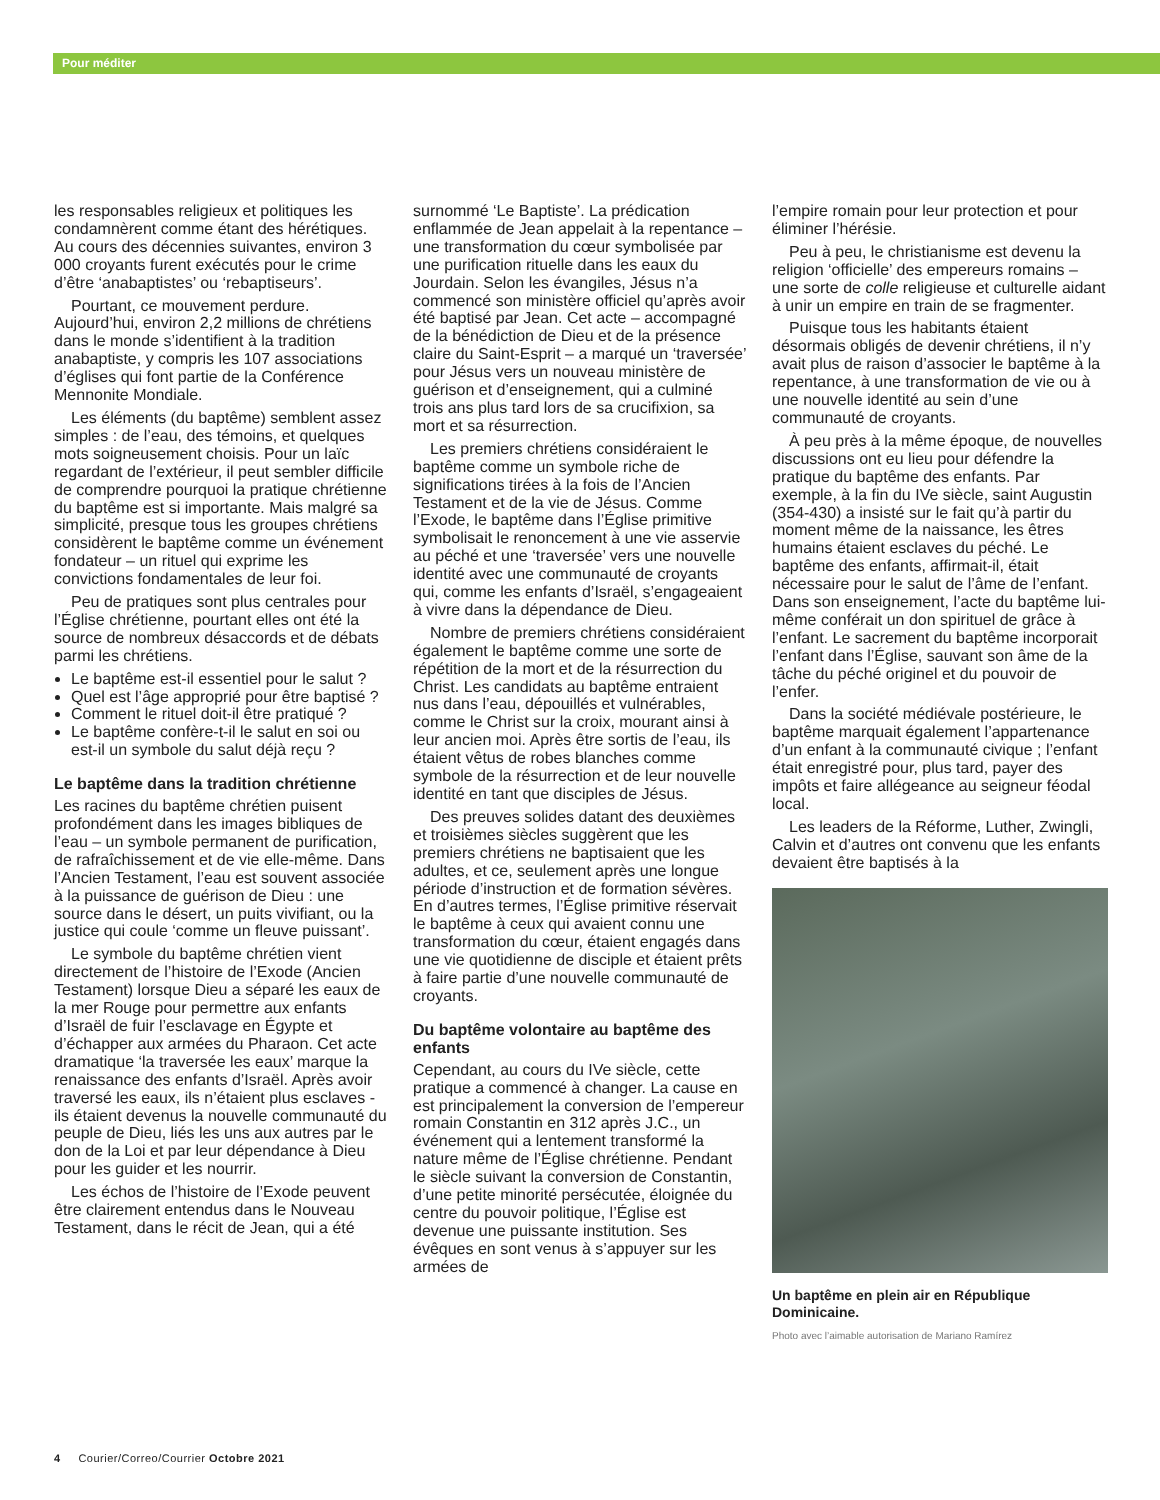Pour méditer
les responsables religieux et politiques les condamnèrent comme étant des hérétiques. Au cours des décennies suivantes, environ 3 000 croyants furent exécutés pour le crime d’être ‘anabaptistes’ ou ‘rebaptiseurs’.
Pourtant, ce mouvement perdure. Aujourd’hui, environ 2,2 millions de chrétiens dans le monde s’identifient à la tradition anabaptiste, y compris les 107 associations d’églises qui font partie de la Conférence Mennonite Mondiale.
Les éléments (du baptême) semblent assez simples : de l’eau, des témoins, et quelques mots soigneusement choisis. Pour un laïc regardant de l’extérieur, il peut sembler difficile de comprendre pourquoi la pratique chrétienne du baptême est si importante. Mais malgré sa simplicité, presque tous les groupes chrétiens considèrent le baptême comme un événement fondateur – un rituel qui exprime les convictions fondamentales de leur foi.
Peu de pratiques sont plus centrales pour l’Église chrétienne, pourtant elles ont été la source de nombreux désaccords et de débats parmi les chrétiens.
Le baptême est-il essentiel pour le salut ?
Quel est l’âge approprié pour être baptisé ?
Comment le rituel doit-il être pratiqué ?
Le baptême confère-t-il le salut en soi ou est-il un symbole du salut déjà reçu ?
Le baptême dans la tradition chrétienne
Les racines du baptême chrétien puisent profondément dans les images bibliques de l’eau – un symbole permanent de purification, de rafraîchissement et de vie elle-même. Dans l’Ancien Testament, l’eau est souvent associée à la puissance de guérison de Dieu : une source dans le désert, un puits vivifiant, ou la justice qui coule ‘comme un fleuve puissant’.
Le symbole du baptême chrétien vient directement de l’histoire de l’Exode (Ancien Testament) lorsque Dieu a séparé les eaux de la mer Rouge pour permettre aux enfants d’Israël de fuir l’esclavage en Égypte et d’échapper aux armées du Pharaon. Cet acte dramatique ‘la traversée les eaux’ marque la renaissance des enfants d’Israël. Après avoir traversé les eaux, ils n’étaient plus esclaves - ils étaient devenus la nouvelle communauté du peuple de Dieu, liés les uns aux autres par le don de la Loi et par leur dépendance à Dieu pour les guider et les nourrir.
Les échos de l’histoire de l’Exode peuvent être clairement entendus dans le Nouveau Testament, dans le récit de Jean, qui a été
surnommé ‘Le Baptiste’. La prédication enflammée de Jean appelait à la repentance – une transformation du cœur symbolisée par une purification rituelle dans les eaux du Jourdain. Selon les évangiles, Jésus n’a commencé son ministère officiel qu’après avoir été baptisé par Jean. Cet acte – accompagné de la bénédiction de Dieu et de la présence claire du Saint-Esprit – a marqué un ‘traversée’ pour Jésus vers un nouveau ministère de guérison et d’enseignement, qui a culminé trois ans plus tard lors de sa crucifixion, sa mort et sa résurrection.
Les premiers chrétiens considéraient le baptême comme un symbole riche de significations tirées à la fois de l’Ancien Testament et de la vie de Jésus. Comme l’Exode, le baptême dans l’Église primitive symbolisait le renoncement à une vie asservie au péché et une ‘traversée’ vers une nouvelle identité avec une communauté de croyants qui, comme les enfants d’Israël, s’engageaient à vivre dans la dépendance de Dieu.
Nombre de premiers chrétiens considéraient également le baptême comme une sorte de répétition de la mort et de la résurrection du Christ. Les candidats au baptême entraient nus dans l’eau, dépouillés et vulnérables, comme le Christ sur la croix, mourant ainsi à leur ancien moi. Après être sortis de l’eau, ils étaient vêtus de robes blanches comme symbole de la résurrection et de leur nouvelle identité en tant que disciples de Jésus.
Des preuves solides datant des deuxièmes et troisièmes siècles suggèrent que les premiers chrétiens ne baptisaient que les adultes, et ce, seulement après une longue période d’instruction et de formation sévères. En d’autres termes, l’Église primitive réservait le baptême à ceux qui avaient connu une transformation du cœur, étaient engagés dans une vie quotidienne de disciple et étaient prêts à faire partie d’une nouvelle communauté de croyants.
Du baptême volontaire au baptême des enfants
Cependant, au cours du IVe siècle, cette pratique a commencé à changer. La cause en est principalement la conversion de l’empereur romain Constantin en 312 après J.C., un événement qui a lentement transformé la nature même de l’Église chrétienne. Pendant le siècle suivant la conversion de Constantin, d’une petite minorité persécutée, éloignée du centre du pouvoir politique, l’Église est devenue une puissante institution. Ses évêques en sont venus à s’appuyer sur les armées de
l’empire romain pour leur protection et pour éliminer l’hérésie.
Peu à peu, le christianisme est devenu la religion ‘officielle’ des empereurs romains – une sorte de colle religieuse et culturelle aidant à unir un empire en train de se fragmenter.
Puisque tous les habitants étaient désormais obligés de devenir chrétiens, il n’y avait plus de raison d’associer le baptême à la repentance, à une transformation de vie ou à une nouvelle identité au sein d’une communauté de croyants.
À peu près à la même époque, de nouvelles discussions ont eu lieu pour défendre la pratique du baptême des enfants. Par exemple, à la fin du IVe siècle, saint Augustin (354-430) a insisté sur le fait qu’à partir du moment même de la naissance, les êtres humains étaient esclaves du péché. Le baptême des enfants, affirmait-il, était nécessaire pour le salut de l’âme de l’enfant. Dans son enseignement, l’acte du baptême lui-même conférait un don spirituel de grâce à l’enfant. Le sacrement du baptême incorporait l’enfant dans l’Église, sauvant son âme de la tâche du péché originel et du pouvoir de l’enfer.
Dans la société médiévale postérieure, le baptême marquait également l’appartenance d’un enfant à la communauté civique ; l’enfant était enregistré pour, plus tard, payer des impôts et faire allégeance au seigneur féodal local.
Les leaders de la Réforme, Luther, Zwingli, Calvin et d’autres ont convenu que les enfants devaient être baptisés à la
Un baptême en plein air en République Dominicaine.
Photo avec l’aimable autorisation de Mariano Ramírez
4 Courier/Correo/Courrier Octobre 2021